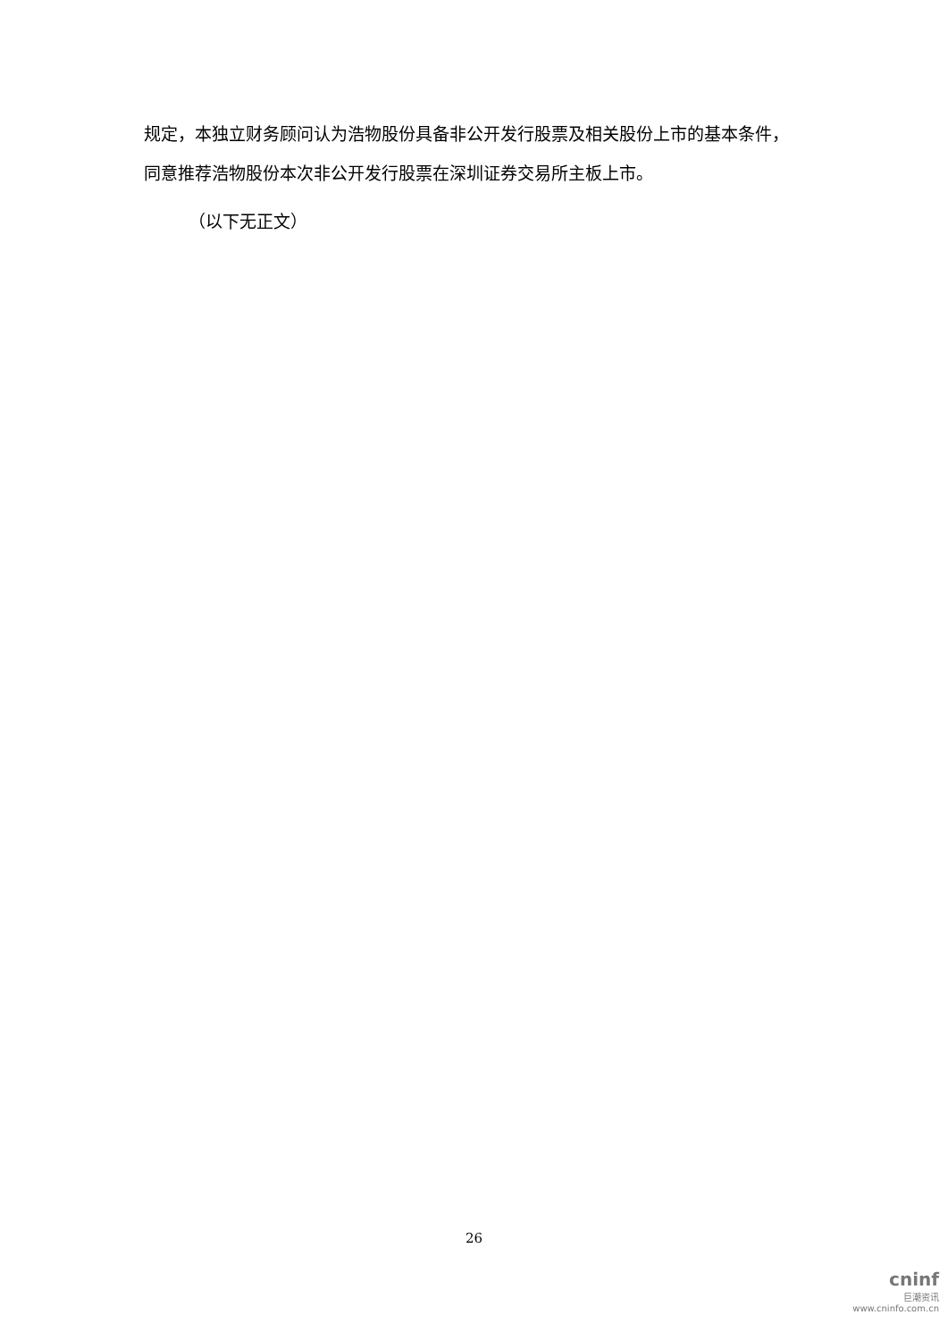规定，本独立财务顾问认为浩物股份具备非公开发行股票及相关股份上市的基本条件，同意推荐浩物股份本次非公开发行股票在深圳证券交易所主板上市。
（以下无正文）
26
cninf
巨潮资讯
www.cninfo.com.cn